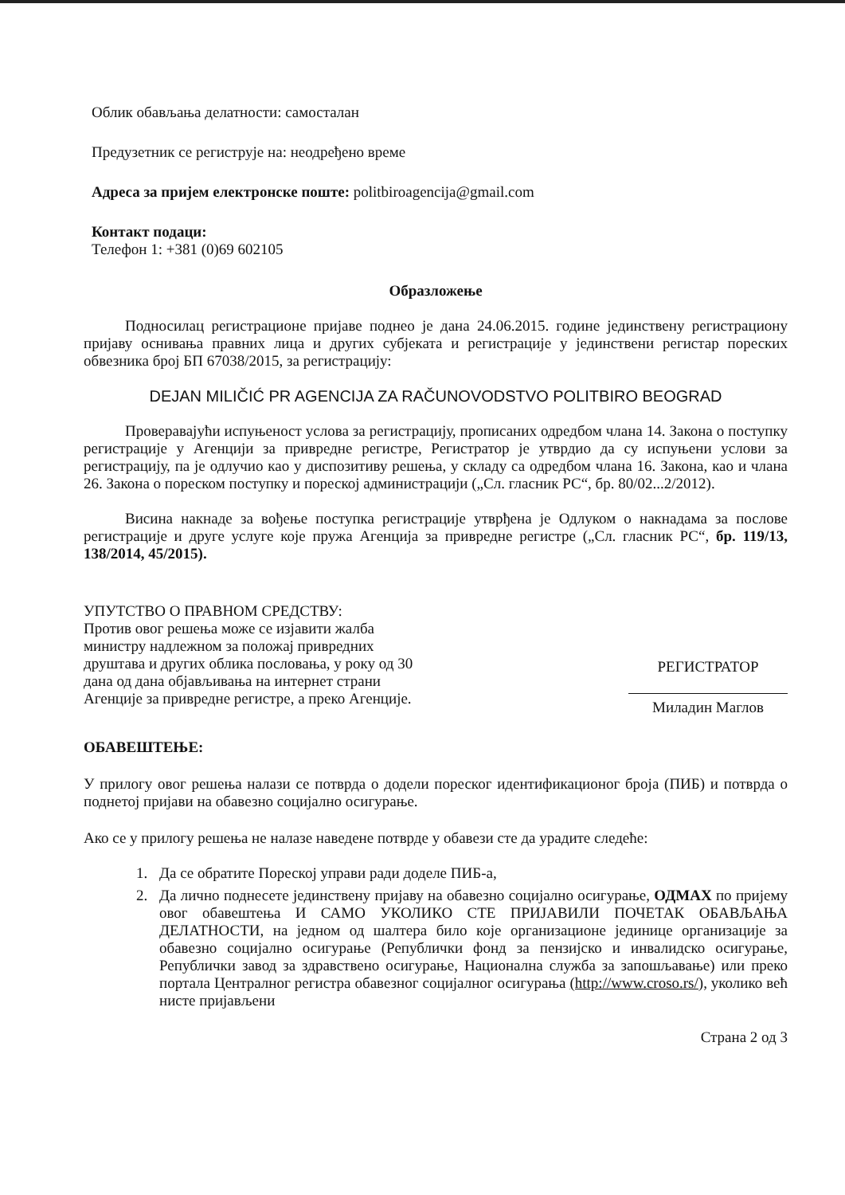Облик обављања делатности: самосталан
Предузетник се региструје на: неодређено време
Адреса за пријем електронске поште: politbiroagencija@gmail.com
Контакт подаци:
Телефон 1: +381 (0)69 602105
Образложење
Подносилац регистрационе пријаве поднео је дана 24.06.2015. године јединствену регистрациону пријаву оснивања правних лица и других субјеката и регистрације у јединствени регистар пореских обвезника број БП 67038/2015, за регистрацију:
DEJAN MILIČIĆ PR AGENCIJA ZA RAČUNOVODSTVO POLITBIRO BEOGRAD
Проверавајући испуњеност услова за регистрацију, прописаних одредбом члана 14. Закона о поступку регистрације у Агенцији за привредне регистре, Регистратор је утврдио да су испуњени услови за регистрацију, па је одлучио као у диспозитиву решења, у складу са одредбом члана 16. Закона, као и члана 26. Закона о пореском поступку и пореској администрацији („Сл. гласник РС“, бр. 80/02...2/2012).
Висина накнаде за вођење поступка регистрације утврђена је Одлуком о накнадама за послове регистрације и друге услуге које пружа Агенција за привредне регистре („Сл. гласник РС“, бр. 119/13, 138/2014, 45/2015).
УПУТСТВО О ПРАВНОМ СРЕДСТВУ:
Против овог решења може се изјавити жалба министру надлежном за положај привредних друштава и других облика пословања, у року од 30 дана од дана објављивања на интернет страни Агенције за привредне регистре, а преко Агенције.
РЕГИСТРАТОР
Миладин Маглов
ОБАВЕШТЕЊЕ:
У прилогу овог решења налази се потврда о додели пореског идентификационог броја (ПИБ) и потврда о поднетој пријави на обавезно социјално осигурање.
Ако се у прилогу решења не налазе наведене потврде у обавези сте да урадите следеће:
1. Да се обратите Пореској управи ради доделе ПИБ-а,
2. Да лично поднесете јединствену пријаву на обавезно социјално осигурање, ОДМАХ по пријему овог обавештења И САМО УКОЛИКО СТЕ ПРИЈАВИЛИ ПОЧЕТАК ОБАВЉАЊА ДЕЛАТНОСТИ, на једном од шалтера било које организационе јединице организације за обавезно социјално осигурање (Републички фонд за пензијско и инвалидско осигурање, Републички завод за здравствено осигурање, Национална служба за запошљавање) или преко портала Централног регистра обавезног социјалног осигурања (http://www.croso.rs/), уколико већ нисте пријављени
Страна 2 од 3